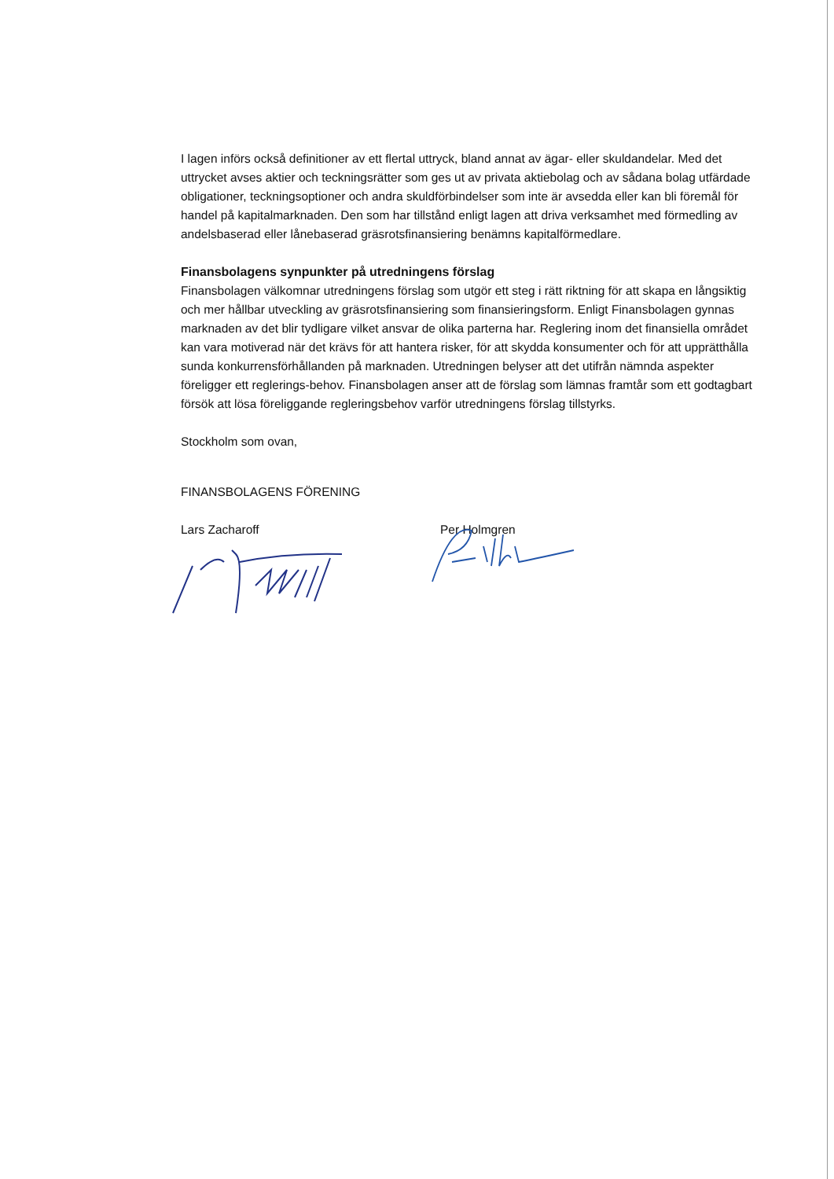I lagen införs också definitioner av ett flertal uttryck, bland annat av ägar- eller skuldandelar. Med det uttrycket avses aktier och teckningsrätter som ges ut av privata aktiebolag och av sådana bolag utfärdade obligationer, teckningsoptioner och andra skuldförbindelser som inte är avsedda eller kan bli föremål för handel på kapitalmarknaden. Den som har tillstånd enligt lagen att driva verksamhet med förmedling av andelsbaserad eller lånebaserad gräsrotsfinansiering benämns kapitalförmedlare.
Finansbolagens synpunkter på utredningens förslag
Finansbolagen välkomnar utredningens förslag som utgör ett steg i rätt riktning för att skapa en långsiktig och mer hållbar utveckling av gräsrotsfinansiering som finansieringsform. Enligt Finansbolagen gynnas marknaden av det blir tydligare vilket ansvar de olika parterna har. Reglering inom det finansiella området kan vara motiverad när det krävs för att hantera risker, för att skydda konsumenter och för att upprätthålla sunda konkurrensförhållanden på marknaden. Utredningen belyser att det utifrån nämnda aspekter föreligger ett reglerings-behov. Finansbolagen anser att de förslag som lämnas framtår som ett godtagbart försök att lösa föreliggande regleringsbehov varför utredningens förslag tillstyrks.
Stockholm som ovan,
FINANSBOLAGENS FÖRENING
Lars Zacharoff
Per Holmgren